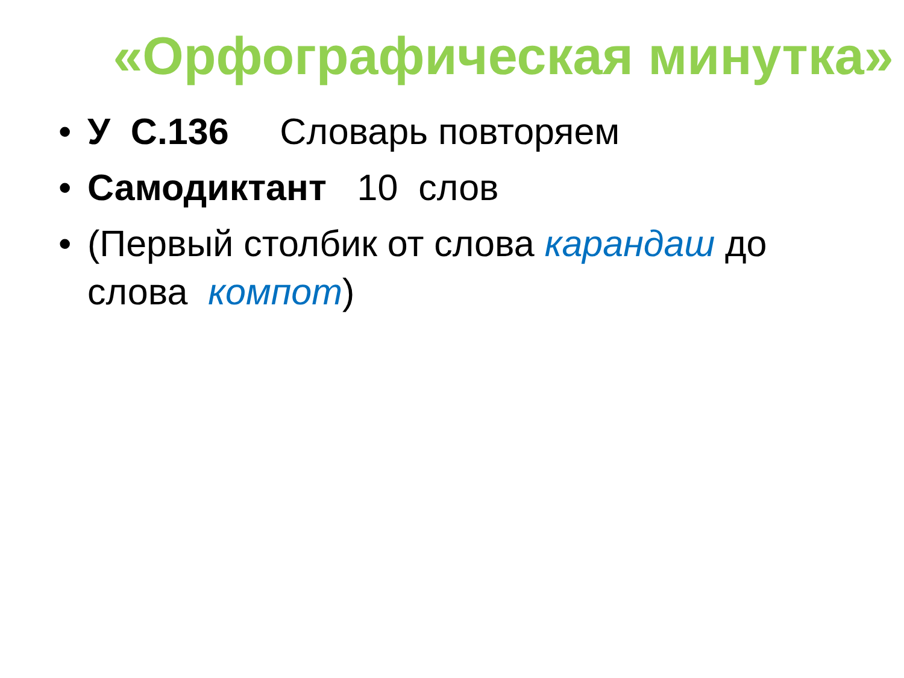«Орфографическая минутка»
• У С.136 Словарь повторяем
• Самодиктант 10 слов
• (Первый столбик от слова карандаш до слова компот)